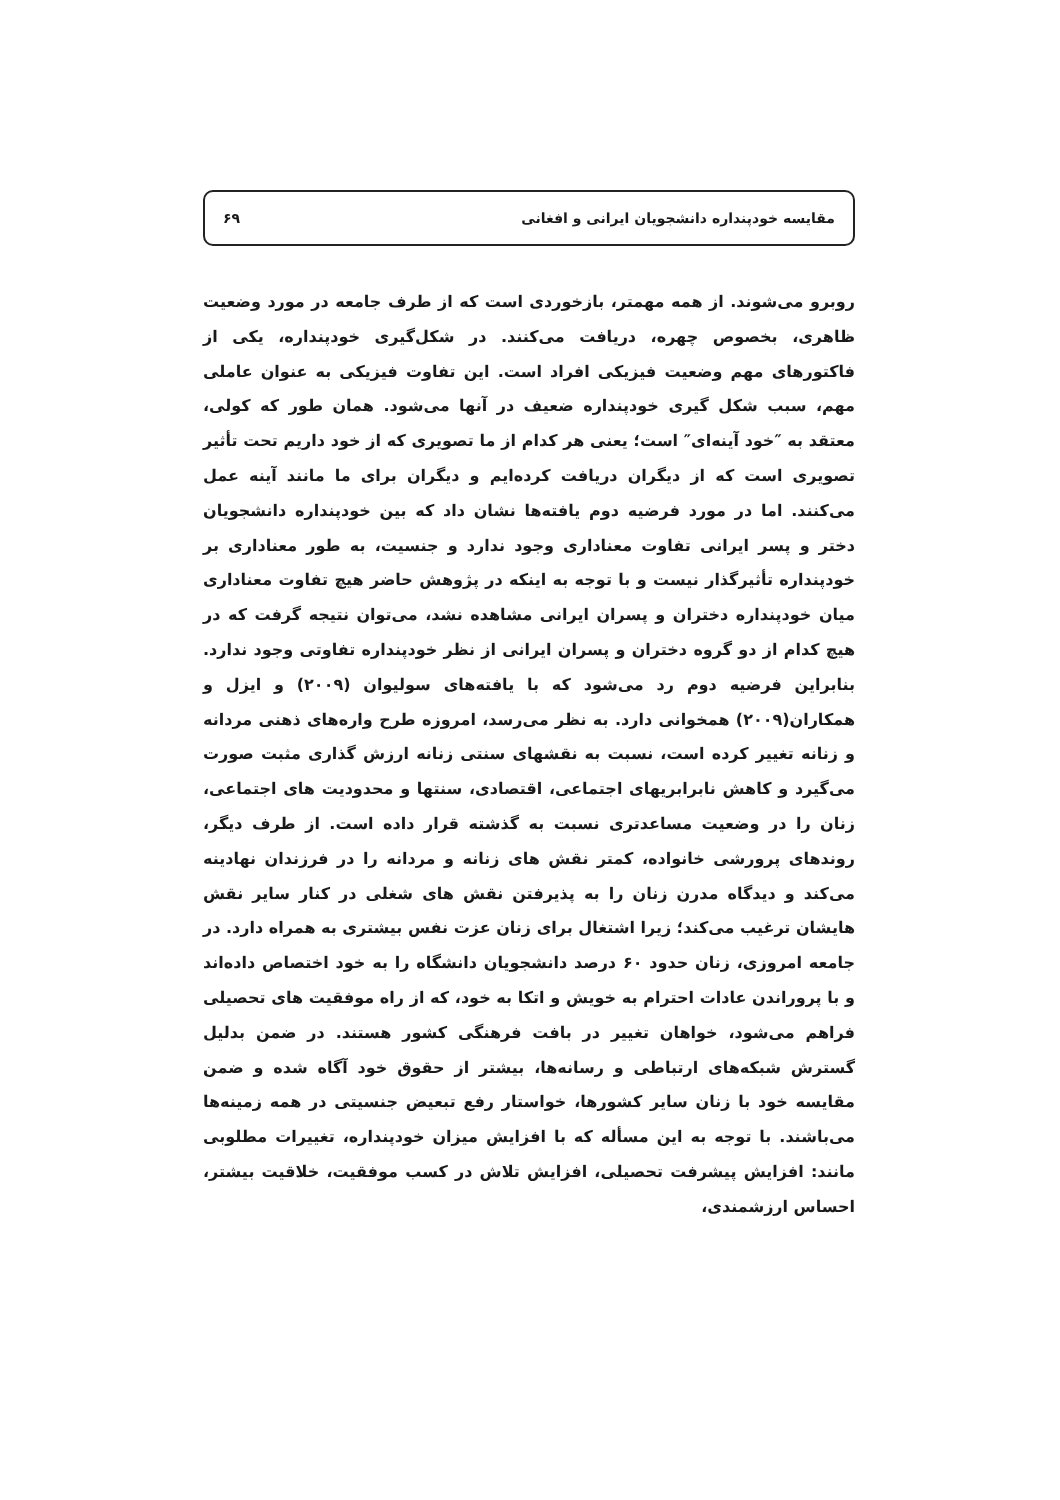مقایسه خودپنداره دانشجویان ایرانی و افغانی ۶۹
روبرو می‌شوند. از همه مهمتر، بازخوردی است که از طرف جامعه در مورد وضعیت ظاهری، بخصوص چهره، دریافت می‌کنند. در شکل‌گیری خودپنداره، یکی از فاکتورهای مهم وضعیت فیزیکی افراد است. این تفاوت فیزیکی به عنوان عاملی مهم، سبب شکل گیری خودپنداره ضعیف در آنها می‌شود. همان طور که کولی، معتقد به ″خود آینه‌ای″ است؛ یعنی هر کدام از ما تصویری که از خود داریم تحت تأثیر تصویری است که از دیگران دریافت کرده‌ایم و دیگران برای ما مانند آینه عمل می‌کنند. اما در مورد فرضیه دوم یافته‌ها نشان داد که بین خودپنداره دانشجویان دختر و پسر ایرانی تفاوت معناداری وجود ندارد و جنسیت، به طور معناداری بر خودپنداره تأثیرگذار نیست و با توجه به اینکه در پژوهش حاضر هیچ تفاوت معناداری میان خودپنداره دختران و پسران ایرانی مشاهده نشد، می‌توان نتیجه گرفت که در هیچ کدام از دو گروه دختران و پسران ایرانی از نظر خودپنداره تفاوتی وجود ندارد. بنابراین فرضیه دوم رد می‌شود که با یافته‌های سولیوان (۲۰۰۹) و ایزل و همکاران(۲۰۰۹) همخوانی دارد. به نظر می‌رسد، امروزه طرح واره‌های ذهنی مردانه و زنانه تغییر کرده است، نسبت به نقشهای سنتی زنانه ارزش گذاری مثبت صورت می‌گیرد و کاهش نابرابریهای اجتماعی، اقتصادی، سنتها و محدودیت های اجتماعی، زنان را در وضعیت مساعدتری نسبت به گذشته قرار داده است. از طرف دیگر، روندهای پرورشی خانواده، کمتر نقش های زنانه و مردانه را در فرزندان نهادینه می‌کند و دیدگاه مدرن زنان را به پذیرفتن نقش های شغلی در کنار سایر نقش هایشان ترغیب می‌کند؛ زیرا اشتغال برای زنان عزت نفس بیشتری به همراه دارد. در جامعه امروزی، زنان حدود ۶۰ درصد دانشجویان دانشگاه را به خود اختصاص داده‌اند و با پروراندن عادات احترام به خویش و اتکا به خود، که از راه موفقیت های تحصیلی فراهم می‌شود، خواهان تغییر در بافت فرهنگی کشور هستند. در ضمن بدلیل گسترش شبکه‌های ارتباطی و رسانه‌ها، بیشتر از حقوق خود آگاه شده و ضمن مقایسه خود با زنان سایر کشورها، خواستار رفع تبعیض جنسیتی در همه زمینه‌ها می‌باشند. با توجه به این مسأله که با افزایش میزان خودپنداره، تغییرات مطلوبی مانند: افزایش پیشرفت تحصیلی، افزایش تلاش در کسب موفقیت، خلاقیت بیشتر، احساس ارزشمندی،